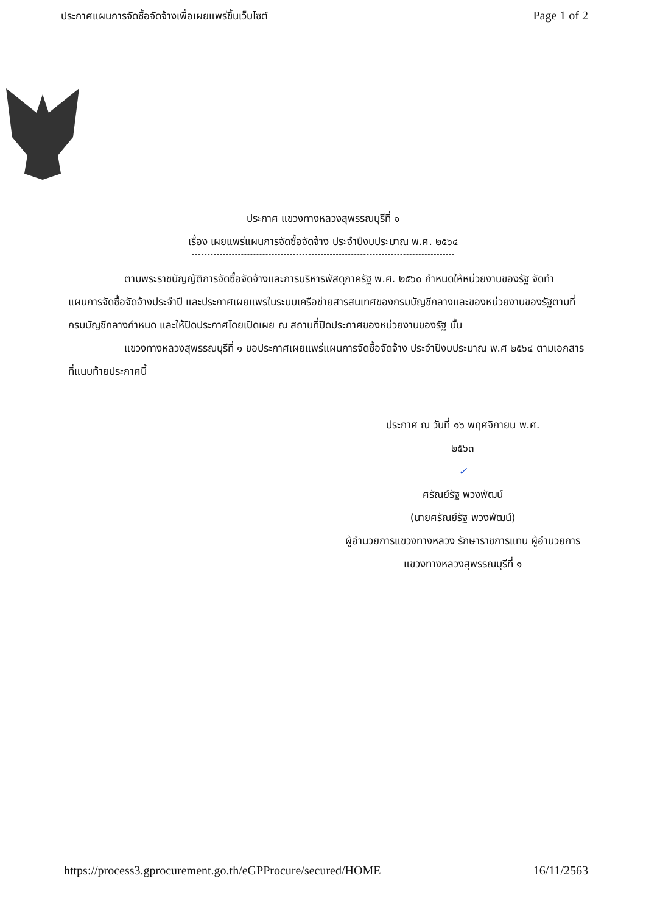ประกาศแผนการจัดซื้อจัดจ้างเพื่อเผยแพร่ขึ้นเว็บไซต์
Page 1 of 2
ประกาศ แขวงทางหลวงสุพรรณบุรีที่ ๑
เรื่อง เผยแพร่แผนการจัดซื้อจัดจ้าง ประจำปีงบประมาณ พ.ศ. ๒๕๖๔
ตามพระราชบัญญัติการจัดซื้อจัดจ้างและการบริหารพัสดุภาครัฐ พ.ศ. ๒๕๖๐ กำหนดให้หน่วยงานของรัฐ จัดทำแผนการจัดซื้อจัดจ้างประจำปี และประกาศเผยแพรในระบบเครือข่ายสารสนเทศของกรมบัญชีกลางและของหน่วยงานของรัฐตามที่กรมบัญชีกลางกำหนด และให้ปิดประกาศโดยเปิดเผย ณ สถานที่ปิดประกาศของหน่วยงานของรัฐ นั้น
แขวงทางหลวงสุพรรณบุรีที่ ๑ ขอประกาศเผยแพร่แผนการจัดซื้อจัดจ้าง ประจำปีงบประมาณ พ.ศ ๒๕๖๔ ตามเอกสารที่แนบท้ายประกาศนี้
ประกาศ ณ วันที่ ๑๖ พฤศจิกายน พ.ศ.
๒๕๖๓
✓
ศรัณย์รัฐ พวงพัฒน์
(นายศรัณย์รัฐ พวงพัฒน์)
ผู้อำนวยการแขวงทางหลวง รักษาราชการแทน ผู้อำนวยการแขวงทางหลวงสุพรรณบุรีที่ ๑
https://process3.gprocurement.go.th/eGPProcure/secured/HOME
16/11/2563